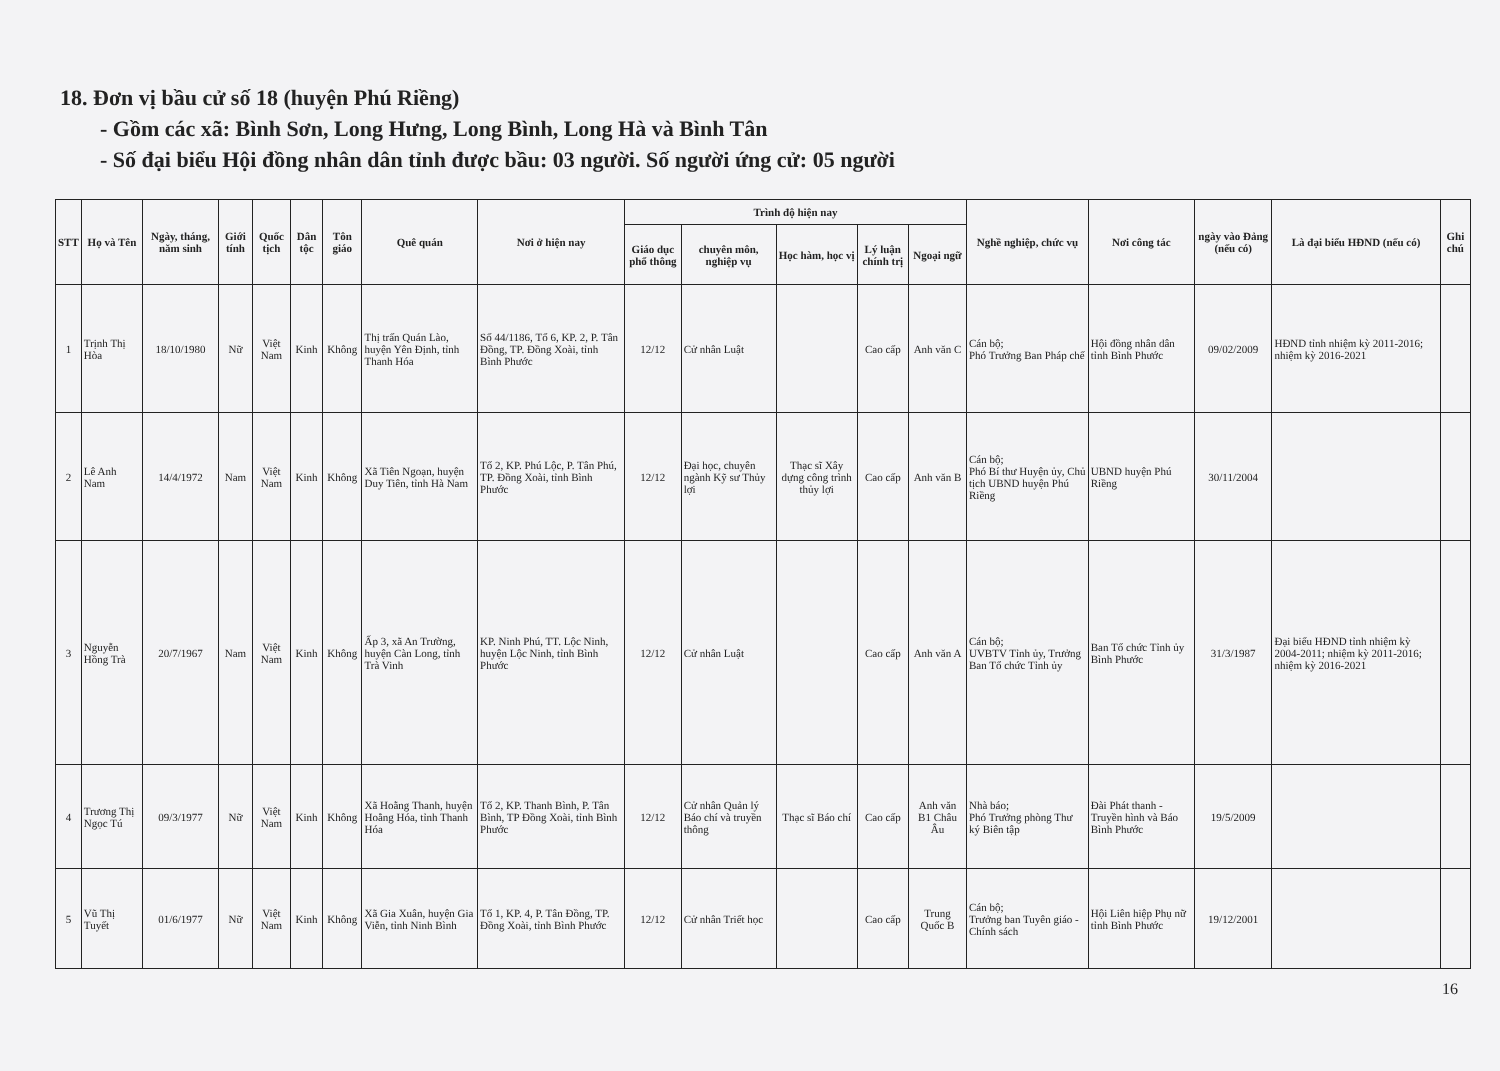18. Đơn vị bầu cử số 18 (huyện Phú Riềng)
- Gồm các xã: Bình Sơn, Long Hưng, Long Bình, Long Hà và Bình Tân
- Số đại biểu Hội đồng nhân dân tỉnh được bầu: 03 người. Số người ứng cử: 05 người
| STT | Họ và Tên | Ngày, tháng, năm sinh | Giới tính | Quốc tịch | Dân tộc | Tôn giáo | Quê quán | Nơi ở hiện nay | Trình độ hiện nay | | | | | Nghề nghiệp, chức vụ | Nơi công tác | ngày vào Đảng (nếu có) | Là đại biểu HĐND (nếu có) | Ghi chú |
| --- | --- | --- | --- | --- | --- | --- | --- | --- | --- | --- | --- | --- | --- | --- | --- | --- | --- | --- |
| | | | | | | | | | Giáo dục phổ thông | chuyên môn, nghiệp vụ | Học hàm, học vị | Lý luận chính trị | Ngoại ngữ | | | | | |
| 1 | Trịnh Thị Hòa | 18/10/1980 | Nữ | Việt Nam | Kinh | Không | Thị trấn Quán Lào, huyện Yên Định, tỉnh Thanh Hóa | Số 44/1186, Tổ 6, KP. 2, P. Tân Đồng, TP. Đồng Xoài, tỉnh Bình Phước | 12/12 | Cử nhân Luật | | Cao cấp | Anh văn C | Cán bộ; Phó Trưởng Ban Pháp chế | Hội đồng nhân dân tỉnh Bình Phước | 09/02/2009 | HĐND tỉnh nhiệm kỳ 2011-2016; nhiệm kỳ 2016-2021 | |
| 2 | Lê Anh Nam | 14/4/1972 | Nam | Việt Nam | Kinh | Không | Xã Tiên Ngoạn, huyện Duy Tiên, tỉnh Hà Nam | Tổ 2, KP. Phú Lộc, P. Tân Phú, TP. Đồng Xoài, tỉnh Bình Phước | 12/12 | Đại học, chuyên ngành Kỹ sư Thủy lợi | Thạc sĩ Xây dựng công trình thủy lợi | Cao cấp | Anh văn B | Cán bộ; Phó Bí thư Huyện ủy, Chủ tịch UBND huyện Phú Riềng | UBND huyện Phú Riềng | 30/11/2004 | | |
| 3 | Nguyễn Hồng Trà | 20/7/1967 | Nam | Việt Nam | Kinh | Không | Ấp 3, xã An Trường, huyện Càn Long, tỉnh Trà Vinh | KP. Ninh Phú, TT. Lộc Ninh, huyện Lộc Ninh, tỉnh Bình Phước | 12/12 | Cử nhân Luật | | Cao cấp | Anh văn A | Cán bộ; UVBTV Tỉnh ủy, Trưởng Ban Tổ chức Tỉnh ủy | Ban Tổ chức Tỉnh ủy Bình Phước | 31/3/1987 | Đại biểu HĐND tỉnh nhiệm kỳ 2004-2011; nhiệm kỳ 2011-2016; nhiệm kỳ 2016-2021 | |
| 4 | Trương Thị Ngọc Tú | 09/3/1977 | Nữ | Việt Nam | Kinh | Không | Xã Hoằng Thanh, huyện Hoằng Hóa, tỉnh Thanh Hóa | Tổ 2, KP. Thanh Bình, P. Tân Bình, TP Đồng Xoài, tỉnh Bình Phước | 12/12 | Cử nhân Quản lý Báo chí và truyền thông | Thạc sĩ Báo chí | Cao cấp | Anh văn B1 Châu Âu | Nhà báo; Phó Trưởng phòng Thư ký Biên tập | Đài Phát thanh - Truyền hình và Báo Bình Phước | 19/5/2009 | | |
| 5 | Vũ Thị Tuyết | 01/6/1977 | Nữ | Việt Nam | Kinh | Không | Xã Gia Xuân, huyện Gia Viễn, tỉnh Ninh Bình | Tổ 1, KP. 4, P. Tân Đồng, TP. Đồng Xoài, tỉnh Bình Phước | 12/12 | Cử nhân Triết học | | Cao cấp | Trung Quốc B | Cán bộ; Trưởng ban Tuyên giáo - Chính sách | Hội Liên hiệp Phụ nữ tỉnh Bình Phước | 19/12/2001 | | |
16